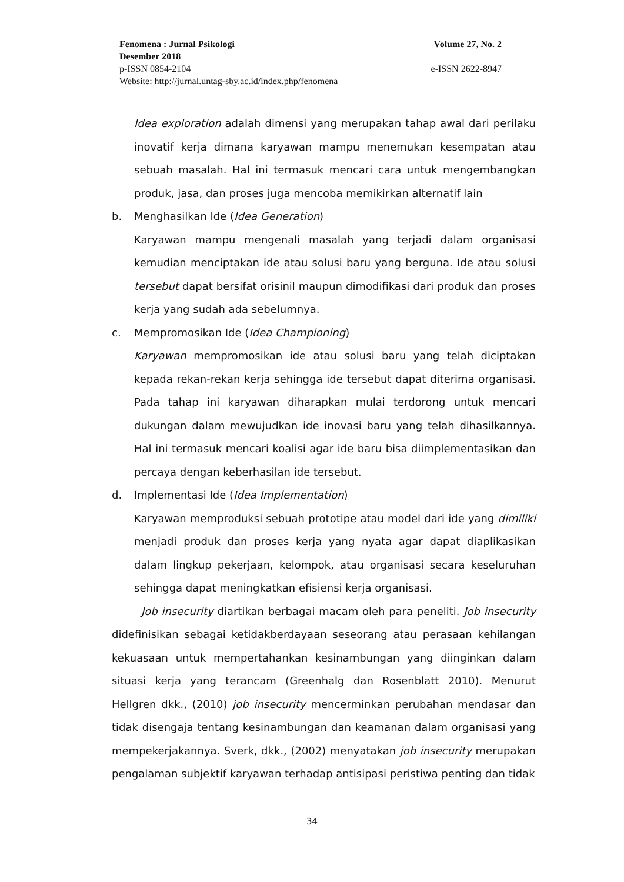Fenomena : Jurnal Psikologi Volume 27, No. 2
Desember 2018
p-ISSN 0854-2104 e-ISSN 2622-8947
Website: http://jurnal.untag-sby.ac.id/index.php/fenomena
Idea exploration adalah dimensi yang merupakan tahap awal dari perilaku inovatif kerja dimana karyawan mampu menemukan kesempatan atau sebuah masalah. Hal ini termasuk mencari cara untuk mengembangkan produk, jasa, dan proses juga mencoba memikirkan alternatif lain
b. Menghasilkan Ide (Idea Generation)
Karyawan mampu mengenali masalah yang terjadi dalam organisasi kemudian menciptakan ide atau solusi baru yang berguna. Ide atau solusi tersebut dapat bersifat orisinil maupun dimodifikasi dari produk dan proses kerja yang sudah ada sebelumnya.
c. Mempromosikan Ide (Idea Championing)
Karyawan mempromosikan ide atau solusi baru yang telah diciptakan kepada rekan-rekan kerja sehingga ide tersebut dapat diterima organisasi. Pada tahap ini karyawan diharapkan mulai terdorong untuk mencari dukungan dalam mewujudkan ide inovasi baru yang telah dihasilkannya. Hal ini termasuk mencari koalisi agar ide baru bisa diimplementasikan dan percaya dengan keberhasilan ide tersebut.
d. Implementasi Ide (Idea Implementation)
Karyawan memproduksi sebuah prototipe atau model dari ide yang dimiliki menjadi produk dan proses kerja yang nyata agar dapat diaplikasikan dalam lingkup pekerjaan, kelompok, atau organisasi secara keseluruhan sehingga dapat meningkatkan efisiensi kerja organisasi.
Job insecurity diartikan berbagai macam oleh para peneliti. Job insecurity didefinisikan sebagai ketidakberdayaan seseorang atau perasaan kehilangan kekuasaan untuk mempertahankan kesinambungan yang diinginkan dalam situasi kerja yang terancam (Greenhalg dan Rosenblatt 2010). Menurut Hellgren dkk., (2010) job insecurity mencerminkan perubahan mendasar dan tidak disengaja tentang kesinambungan dan keamanan dalam organisasi yang mempekerjakannya. Sverk, dkk., (2002) menyatakan job insecurity merupakan pengalaman subjektif karyawan terhadap antisipasi peristiwa penting dan tidak
34